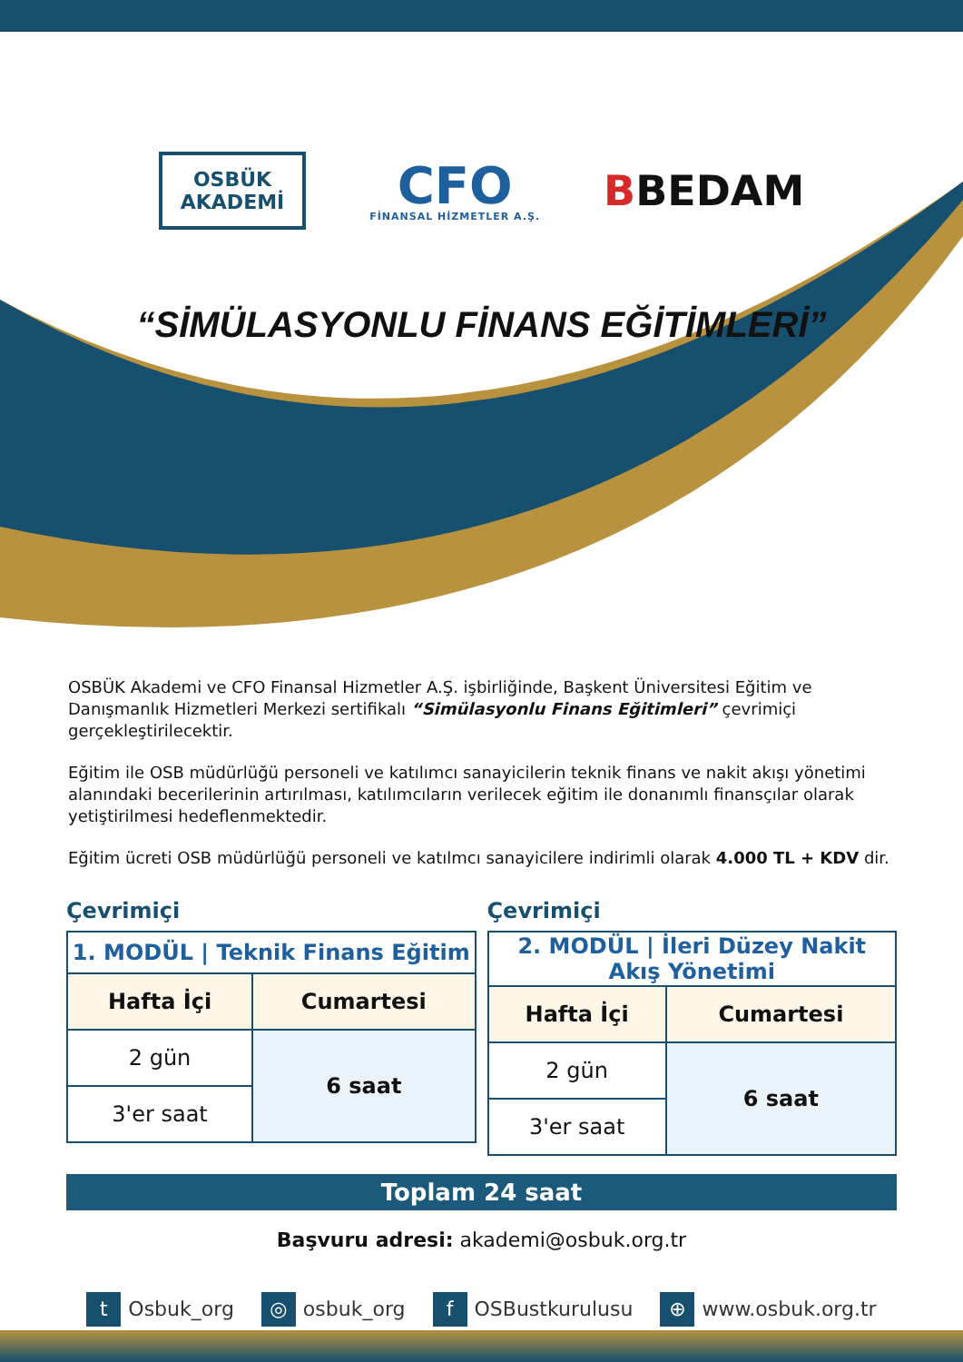OSBÜK
AKADEMİ
CFO
FİNANSAL HİZMETLER A.Ş.
BBEDAM
“SİMÜLASYONLU FİNANS EĞİTİMLERİ”
OSBÜK Akademi ve CFO Finansal Hizmetler A.Ş. işbirliğinde, Başkent Üniversitesi Eğitim ve Danışmanlık Hizmetleri Merkezi sertifikalı “Simülasyonlu Finans Eğitimleri” çevrimiçi gerçekleştirilecektir.
Eğitim ile OSB müdürlüğü personeli ve katılımcı sanayicilerin teknik finans ve nakit akışı yönetimi alanındaki becerilerinin artırılması, katılımcıların verilecek eğitim ile donanımlı finansçılar olarak yetiştirilmesi hedeflenmektedir.
Eğitim ücreti OSB müdürlüğü personeli ve katılmcı sanayicilere indirimli olarak 4.000 TL + KDV dir.
Çevrimiçi
| 1. MODÜL / Teknik Finans Eğitim | |
| Hafta İçi | Cumartesi |
| 2 gün | 6 saat |
| 3'er saat | |
Çevrimiçi
| 2. MODÜL / İleri Düzey Nakit Akış Yönetimi | |
| Hafta İçi | Cumartesi |
| 2 gün | 6 saat |
| 3'er saat | |
Toplam 24 saat
Başvuru adresi: akademi@osbuk.org.tr
t Osbuk_org
◎ osbuk_org
f OSBustkurulusu
⊕ www.osbuk.org.tr